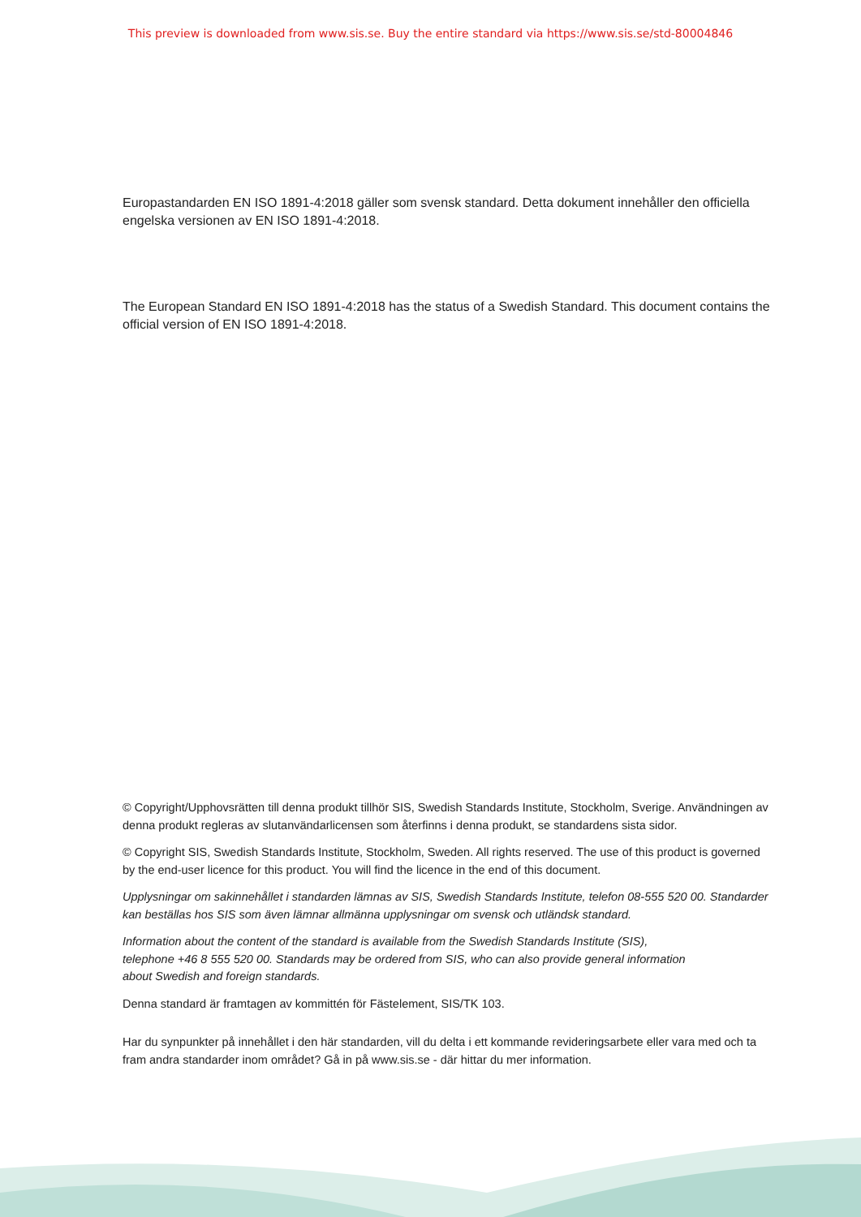This preview is downloaded from www.sis.se. Buy the entire standard via https://www.sis.se/std-80004846
Europastandarden EN ISO 1891-4:2018 gäller som svensk standard. Detta dokument innehåller den officiella engelska versionen av EN ISO 1891-4:2018.
The European Standard EN ISO 1891-4:2018 has the status of a Swedish Standard. This document contains the official version of EN ISO 1891-4:2018.
© Copyright/Upphovsrätten till denna produkt tillhör SIS, Swedish Standards Institute, Stockholm, Sverige. Användningen av denna produkt regleras av slutanvändarlicensen som återfinns i denna produkt, se standardens sista sidor.
© Copyright SIS, Swedish Standards Institute, Stockholm, Sweden. All rights reserved. The use of this product is governed by the end-user licence for this product. You will find the licence in the end of this document.
Upplysningar om sakinnehållet i standarden lämnas av SIS, Swedish Standards Institute, telefon 08-555 520 00. Standarder kan beställas hos SIS som även lämnar allmänna upplysningar om svensk och utländsk standard.
Information about the content of the standard is available from the Swedish Standards Institute (SIS), telephone +46 8 555 520 00. Standards may be ordered from SIS, who can also provide general information about Swedish and foreign standards.
Denna standard är framtagen av kommittén för Fästelement, SIS/TK 103.
Har du synpunkter på innehållet i den här standarden, vill du delta i ett kommande revideringsarbete eller vara med och ta fram andra standarder inom området? Gå in på www.sis.se - där hittar du mer information.